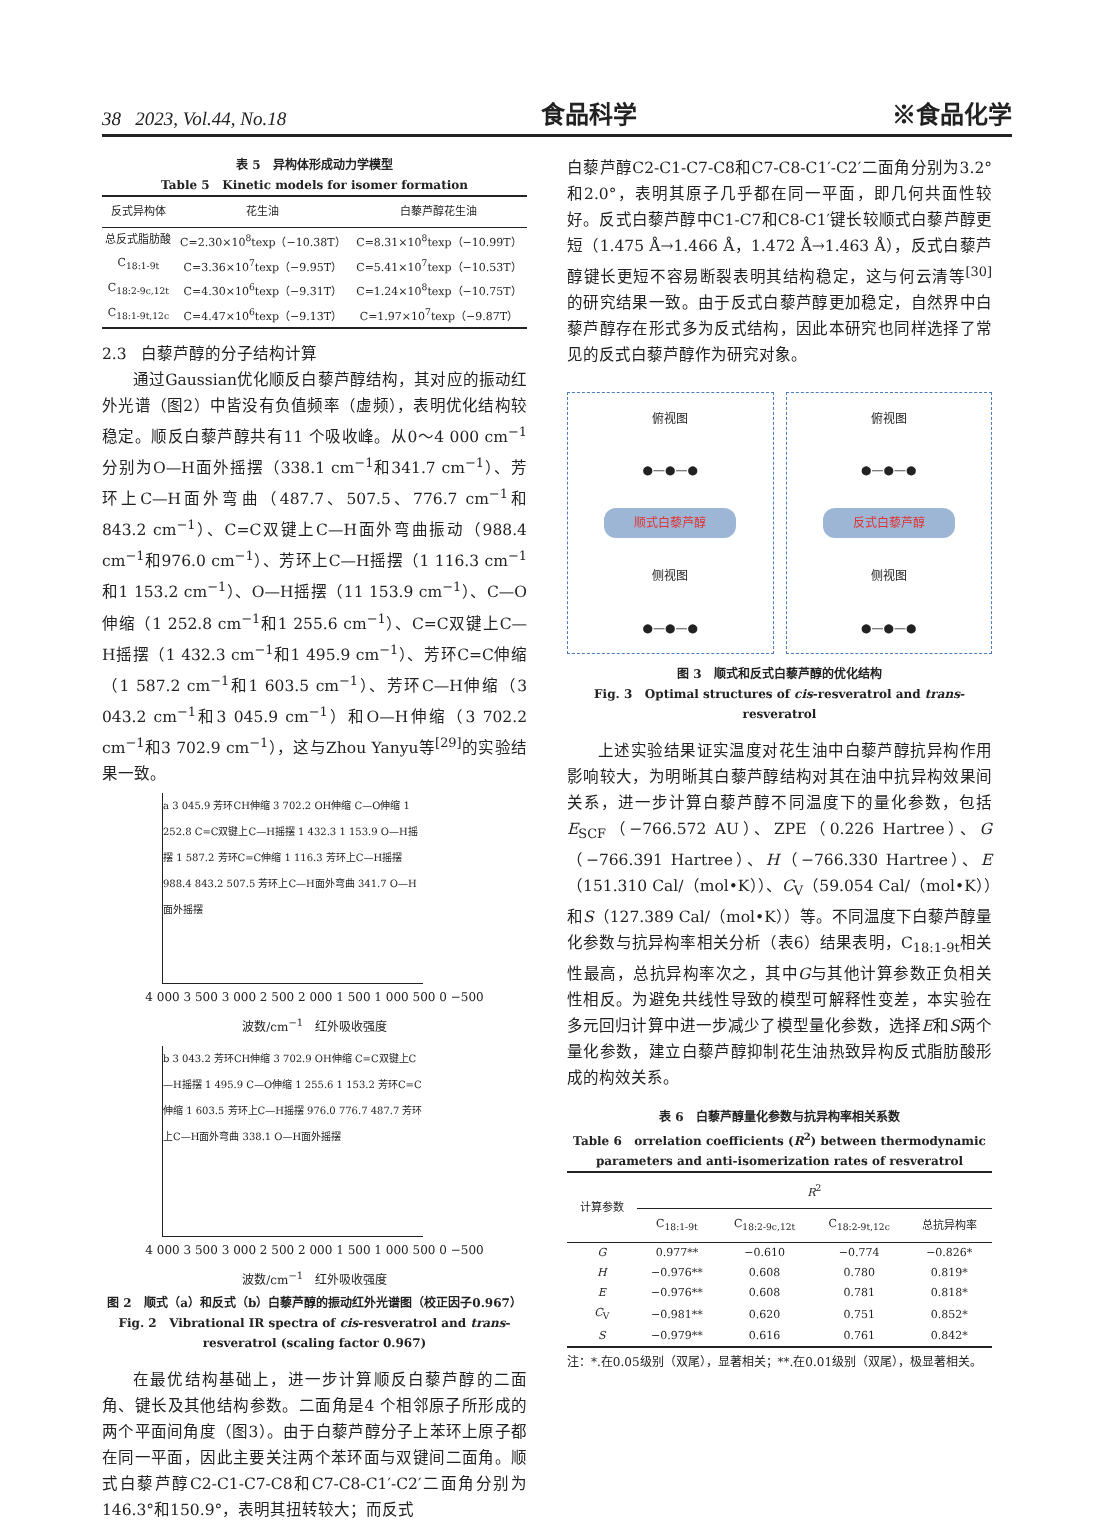38 2023, Vol.44, No.18 食品科学 ※食品化学
表 5 异构体形成动力学模型
Table 5 Kinetic models for isomer formation
| 反式异构体 | 花生油 | 白藜芦醇花生油 |
| --- | --- | --- |
| 总反式脂肪酸 | C=2.30×10<sup>8</sup>texp（−10.38T） | C=8.31×10<sup>8</sup>texp（−10.99T） |
| C<sub>18:1-9t</sub> | C=3.36×10<sup>7</sup>texp（−9.95T） | C=5.41×10<sup>7</sup>texp（−10.53T） |
| C<sub>18:2-9c,12t</sub> | C=4.30×10<sup>6</sup>texp（−9.31T） | C=1.24×10<sup>8</sup>texp（−10.75T） |
| C<sub>18:1-9t,12c</sub> | C=4.47×10<sup>6</sup>texp（−9.13T） | C=1.97×10<sup>7</sup>texp（−9.87T） |
2.3 白藜芦醇的分子结构计算
通过Gaussian优化顺反白藜芦醇结构，其对应的振动红外光谱（图2）中皆没有负值频率（虚频），表明优化结构较稳定。顺反白藜芦醇共有11 个吸收峰。从0～4 000 cm<sup>−1</sup>分别为O—H面外摇摆（338.1 cm<sup>−1</sup>和341.7 cm<sup>−1</sup>）、芳环上C—H面外弯曲（487.7、507.5、776.7 cm<sup>−1</sup>和843.2 cm<sup>−1</sup>）、C=C双键上C—H面外弯曲振动（988.4 cm<sup>−1</sup>和976.0 cm<sup>−1</sup>）、芳环上C—H摇摆（1 116.3 cm<sup>−1</sup>和1 153.2 cm<sup>−1</sup>）、O—H摇摆（11 153.9 cm<sup>−1</sup>）、C—O伸缩（1 252.8 cm<sup>−1</sup>和1 255.6 cm<sup>−1</sup>）、C=C双键上C—H摇摆（1 432.3 cm<sup>−1</sup>和1 495.9 cm<sup>−1</sup>）、芳环C=C伸缩（1 587.2 cm<sup>−1</sup>和1 603.5 cm<sup>−1</sup>）、芳环C—H伸缩（3 043.2 cm<sup>−1</sup>和3 045.9 cm<sup>−1</sup>）和O—H伸缩（3 702.2 cm<sup>−1</sup>和3 702.9 cm<sup>−1</sup>），这与Zhou Yanyu等<sup>[29]</sup>的实验结果一致。
a 3 045.9 芳环CH伸缩 3 702.2 OH伸缩 C—O伸缩 1 252.8 C=C双键上C—H摇摆 1 432.3 1 153.9 O—H摇摆 1 587.2 芳环C=C伸缩 1 116.3 芳环上C—H摇摆 988.4 843.2 507.5 芳环上C—H面外弯曲 341.7 O—H面外摇摆
4 000 3 500 3 000 2 500 2 000 1 500 1 000 500 0 −500
波数/cm<sup>−1</sup> 红外吸收强度
b 3 043.2 芳环CH伸缩 3 702.9 OH伸缩 C=C双键上C—H摇摆 1 495.9 C—O伸缩 1 255.6 1 153.2 芳环C=C伸缩 1 603.5 芳环上C—H摇摆 976.0 776.7 487.7 芳环上C—H面外弯曲 338.1 O—H面外摇摆
4 000 3 500 3 000 2 500 2 000 1 500 1 000 500 0 −500
波数/cm<sup>−1</sup> 红外吸收强度
图 2 顺式（a）和反式（b）白藜芦醇的振动红外光谱图（校正因子0.967）
Fig. 2 Vibrational IR spectra of cis-resveratrol and trans-resveratrol (scaling factor 0.967)
在最优结构基础上，进一步计算顺反白藜芦醇的二面角、键长及其他结构参数。二面角是4 个相邻原子所形成的两个平面间角度（图3）。由于白藜芦醇分子上苯环上原子都在同一平面，因此主要关注两个苯环面与双键间二面角。顺式白藜芦醇C2-C1-C7-C8和C7-C8-C1′-C2′二面角分别为146.3°和150.9°，表明其扭转较大；而反式
白藜芦醇C2-C1-C7-C8和C7-C8-C1′-C2′二面角分别为3.2°和2.0°，表明其原子几乎都在同一平面，即几何共面性较好。反式白藜芦醇中C1-C7和C8-C1′键长较顺式白藜芦醇更短（1.475 Å→1.466 Å，1.472 Å→1.463 Å），反式白藜芦醇键长更短不容易断裂表明其结构稳定，这与何云清等<sup>[30]</sup>的研究结果一致。由于反式白藜芦醇更加稳定，自然界中白藜芦醇存在形式多为反式结构，因此本研究也同样选择了常见的反式白藜芦醇作为研究对象。
俯视图
●—●—●
顺式白藜芦醇
侧视图
●—●—●
俯视图
●—●—●
反式白藜芦醇
侧视图
●—●—●
图 3 顺式和反式白藜芦醇的优化结构
Fig. 3 Optimal structures of cis-resveratrol and trans-resveratrol
上述实验结果证实温度对花生油中白藜芦醇抗异构作用影响较大，为明晰其白藜芦醇结构对其在油中抗异构效果间关系，进一步计算白藜芦醇不同温度下的量化参数，包括E<sub>SCF</sub>（−766.572 AU）、ZPE（0.226 Hartree）、G（−766.391 Hartree）、H（−766.330 Hartree）、E（151.310 Cal/（mol•K））、C<sub>V</sub>（59.054 Cal/（mol•K））和S（127.389 Cal/（mol•K））等。不同温度下白藜芦醇量化参数与抗异构率相关分析（表6）结果表明，C<sub>18:1-9t</sub>相关性最高，总抗异构率次之，其中G与其他计算参数正负相关性相反。为避免共线性导致的模型可解释性变差，本实验在多元回归计算中进一步减少了模型量化参数，选择E和S两个量化参数，建立白藜芦醇抑制花生油热致异构反式脂肪酸形成的构效关系。
表 6 白藜芦醇量化参数与抗异构率相关系数
Table 6 orrelation coefficients (R<sup>2</sup>) between thermodynamic parameters and anti-isomerization rates of resveratrol
| 计算参数 | R<sup>2</sup> | | | |
| --- | --- | --- | --- | --- |
| | C<sub>18:1-9t</sub> | C<sub>18:2-9c,12t</sub> | C<sub>18:2-9t,12c</sub> | 总抗异构率 |
| G | 0.977** | −0.610 | −0.774 | −0.826* |
| H | −0.976** | 0.608 | 0.780 | 0.819* |
| E | −0.976** | 0.608 | 0.781 | 0.818* |
| C<sub>V</sub> | −0.981** | 0.620 | 0.751 | 0.852* |
| S | −0.979** | 0.616 | 0.761 | 0.842* |
注：*.在0.05级别（双尾），显著相关；**.在0.01级别（双尾），极显著相关。